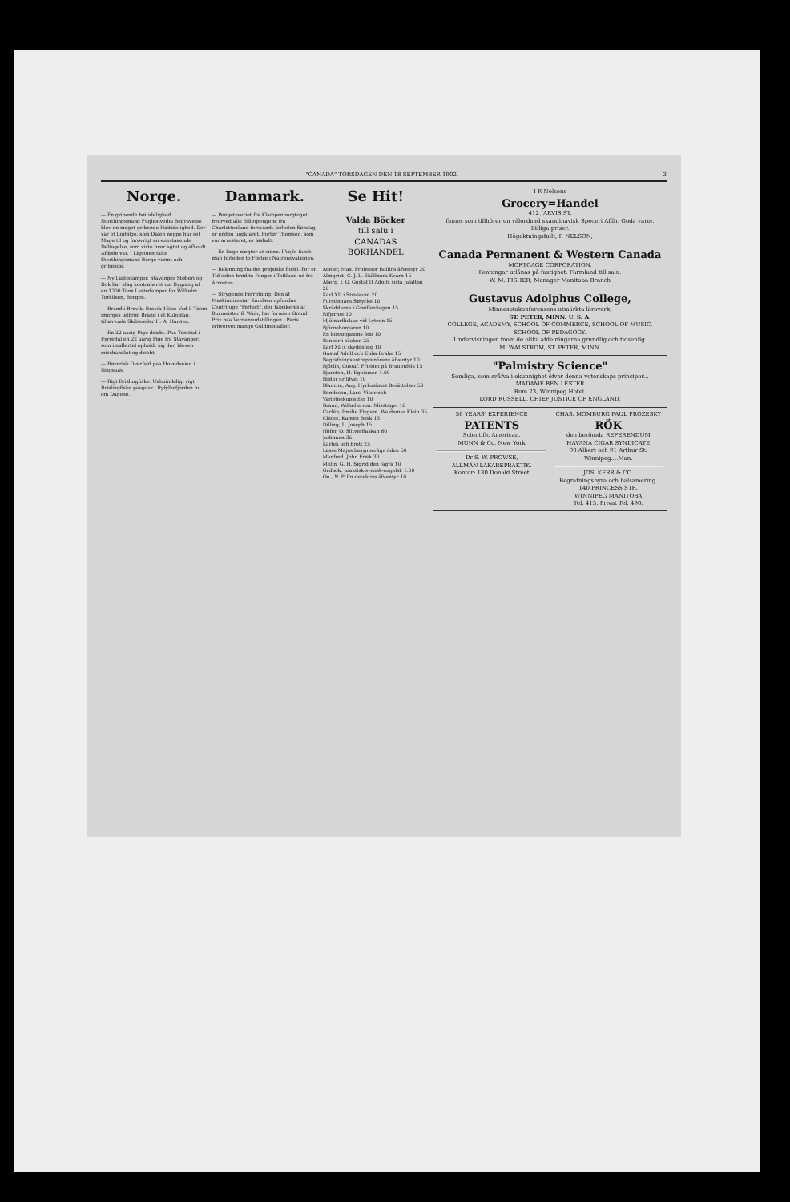"CANADA" TORSDAGEN DEN 18 SEPTEMBER 1902. 3
Norge.
— En gribende høitidelighed. Storthingsmand Fuglestvedts Begravelse blev en meget gribende Høitidelighed. Der var et Ligfølge, som Dalen neppe har set Mage til og forøvrigt en enestaaende Deltagelse, som viste hvor agtet og afholdt Afdøde var. I Ligstuen talte Storthingsmand Berge varmt och gribende.
— Ny Lastedamper. Stavanger Støberi og Dok har idag kontraheret om Bygning af en 1300 Tons Lastedamper for Wilhelm Torkilsen, Bergen.
— Brand i Brevik. Brevik 16de: Ved 5-Tiden imorges udbrød Brand i et Kuloplag, tilhørende Skibsreder H. A. Hansen.
— En 22-aarig Pige dræbt. Paa Tonstad i Fyrredal en 22 aarig Pige fra Stavanger, som imidlertid opholdt sig der, bleven misshandlet og dræbt.
— Røverisk Overfald paa Hovedveien i Singsaas.
— Rigt Brislingfiske. Ualmindeligt rigt Brislingfiske paagaar i Ryfylkefjorden nu om Dagene.
Danmark.
— Pengetyveriet fra Klampenborgtoget, hvorved alle Billetpengene fra Charlottenlund forsvandt forleden Søndag, er endnu uopklaret. Portør Thomsen, som var arresteret, er løsladt.
— En læge nægter at vidne. I Vejle fandt man forleden to Fostre i Natrenovationen.
— Belønning fra det prøjsiske Politi. For en Tid siden brød to Fanger i Toftlund ud fra Arresten.
— Strygende Ferretning. Den af Maskindirektør Knudsen opfundne Centrifuge "Perfect", der fabrikeres af Burmeister & Wain, har foruden Grand Prix paa Verdensudstillingen i Paris erhvervet mange Guldmedailler.
Se Hit!
Valda Böcker
till salu i
CANADAS
BOKHANDEL
Adeler, Max. Professor Balfins äfventyr 20
Almqvist, C. J. L. Skällnora Kvarn 15
Åberg, J. O. Gustaf II Adolfs sista julafton 20
Karl XII i Stralsund 20
Furstinnans Smycke 10
Skräddarne i Greiffenhagen 15
Rifjernet 10
Mjölnarflickan vid Lytzen 15
Björneborgaren 10
En konungasons öde 10
Baneer i säcken 25
Karl XII:s skyddsling 10
Gustaf Adolf och Ebba Brahe 15
Begrafningsentreprenörens äfventyr 10
Björlin, Gustaf. Frieriet på Brauenfels 15
Bjursten, H. Egoismen 1.00
Bilder ur lifvet 10
Blanche, Aug. Hyrkuskens Berättelser 50
Bondeson, Lars. Visor och Varieteekupletter 10
Braun, Wilhelm von. Misstaget 10
Carlén, Emilie Flygare. Waldemar Klein 35
Chicot. Kapten Besk 15
Dilling, L. Joseph 15
Höfer, O. Siltverflaskan 60
Judinnan 35
Kärlek och brott 25
Lasse Majas besynnerliga öden 50
Manfred. John Frisk 30
Melin, G. H. Sigrid den fagra 10
Ordbok, praktisk svensk-engelsk 1.00
On., N. P. En detektivs äfventyr 10
I P. Nelsons
Grocery=Handel
412 JARVIS ST.
finnes som tillhörer en välordnad skandinavisk Speceri Affär. Goda varor. Billiga priser.
Högaktningsfullt, P. NELSON,
Canada Permanent & Western Canada
MORTGAGE CORPORATION.
Penningar utlånas på fastighet. Farmland till salu.
W. M. FISHER, Manager Manitoba Branch
Gustavus Adolphus College,
Minnesotakonferensens utmärkta läroverk,
ST. PETER, MINN. U. S. A.
COLLEGE, ACADEMY, SCHOOL OF COMMERCE, SCHOOL OF MUSIC, SCHOOL OF PEDAGOGY.
Undervisningen inom de olika afdelningarna grundlig och tidsenlig.
M. WALSTROM, ST. PETER, MINN.
"Palmistry Science"
Somliga, som svåfva i okunnighet öfver denna vetenskaps principer...
MADAME BEN LESTER
Rum 23, Winnipeg Hotel.
LORD RUSSELL, CHIEF JUSTICE OF ENGLAND.
50 YEARS' EXPERIENCE
PATENTS
Scientific American.
MUNN & Co. New York
Dr S. W. PROWSE,
ALLMÄN LÄKAREPRAKTIK.
Kontor: 130 Donald Street
CHAS. MOMBURG PAUL PROZESKY
RÖK
den berömda REFERENDUM
HAVANA CIGAR SYNDICATE
90 Albert och 91 Arthur St. Winnipeg....Man.
JOS. KERR & CO.
Begrafningsbyra och balsamering.
140 PRINCESS STR.
WINNIPEG MANITOBA
Tel. 413. Privat Tel. 490.